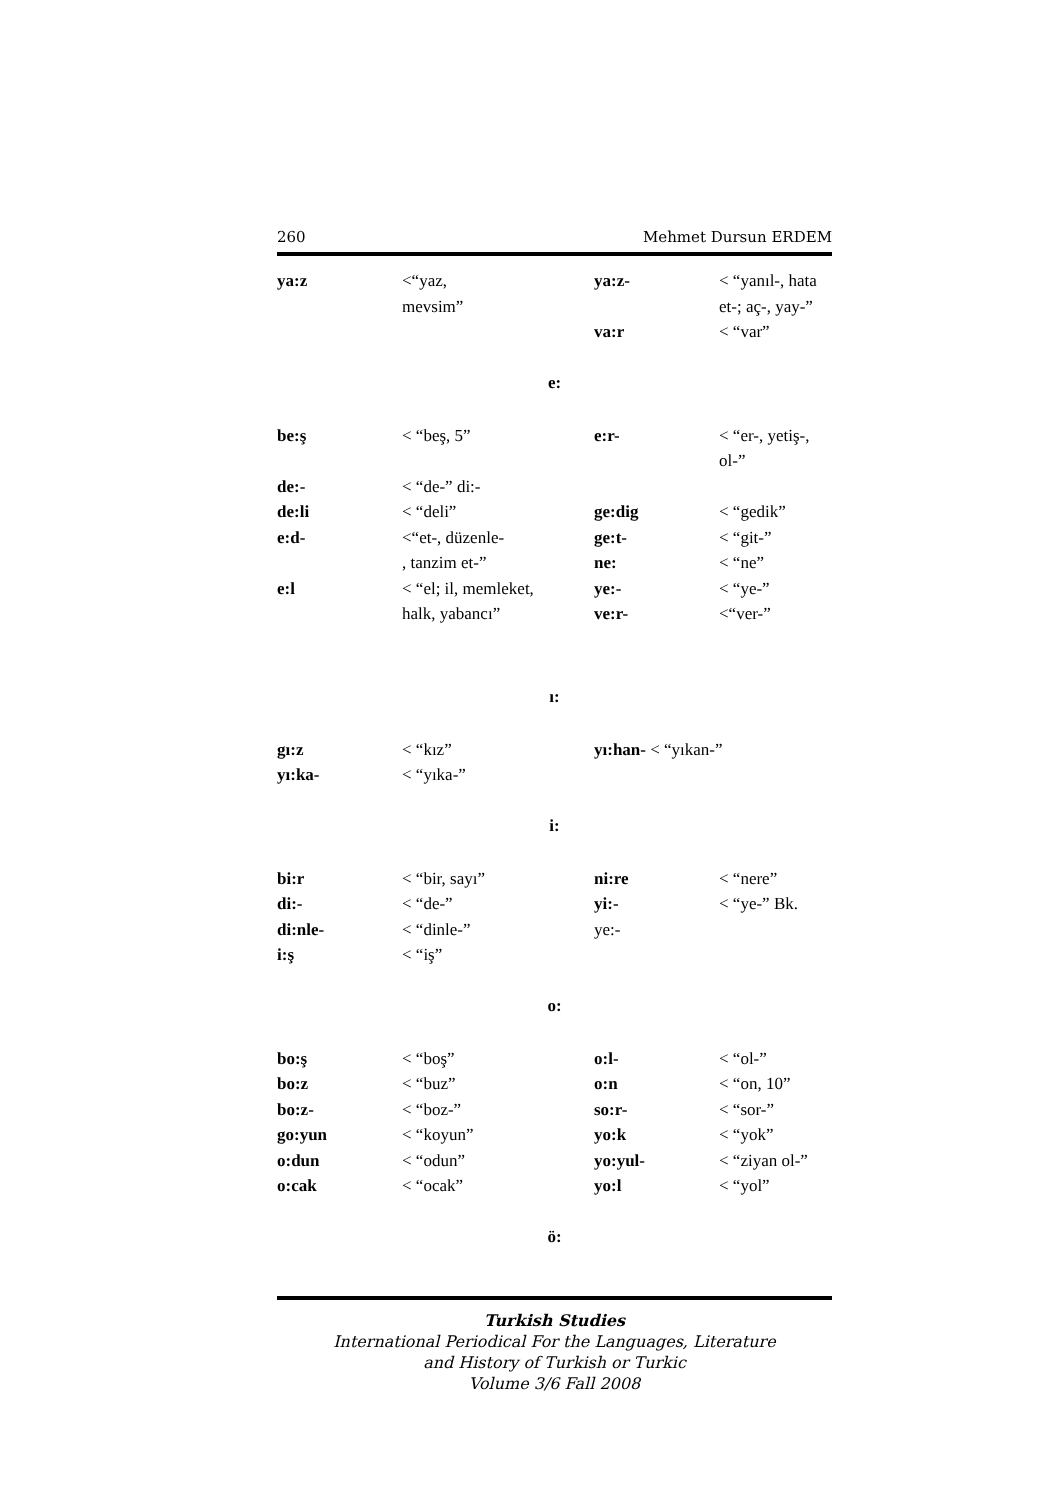260 Mehmet Dursun ERDEM
ya:z <“yaz,
mevsim” ya:z- < “yanıl-, hata et-; aç-, yay-” va:r < “var”
e:
be:ş < “beş, 5” e:r- < “er-, yetiş-, ol-” de:- < “de-” di:- de:li < “deli” ge:dig < “gedik” e:d- <“et-, düzenle-
, tanzim et-” ge:t-
ne: < “git-”
< “ne” e:l < “el; il, memleket,
halk, yabancı” ye:-
ve:r- < “ye-”
<“ver-”
ı:
gı:z < “kız” yı:han- < “yıkan-” yı:ka- < “yıka-”
i:
bi:r < “bir, sayı” ni:re < “nere” di:- < “de-” yi:- < “ye-” Bk. di:nle- < “dinle-” ye:- i:ş < “iş”
o:
bo:ş < “boş” o:l- < “ol-” bo:z < “buz” o:n < “on, 10” bo:z- < “boz-” so:r- < “sor-” go:yun < “koyun” yo:k < “yok” o:dun < “odun” yo:yul- < “ziyan ol-” o:cak < “ocak” yo:l < “yol”
ö:
Turkish Studies
International Periodical For the Languages, Literature
and History of Turkish or Turkic
Volume 3/6 Fall 2008